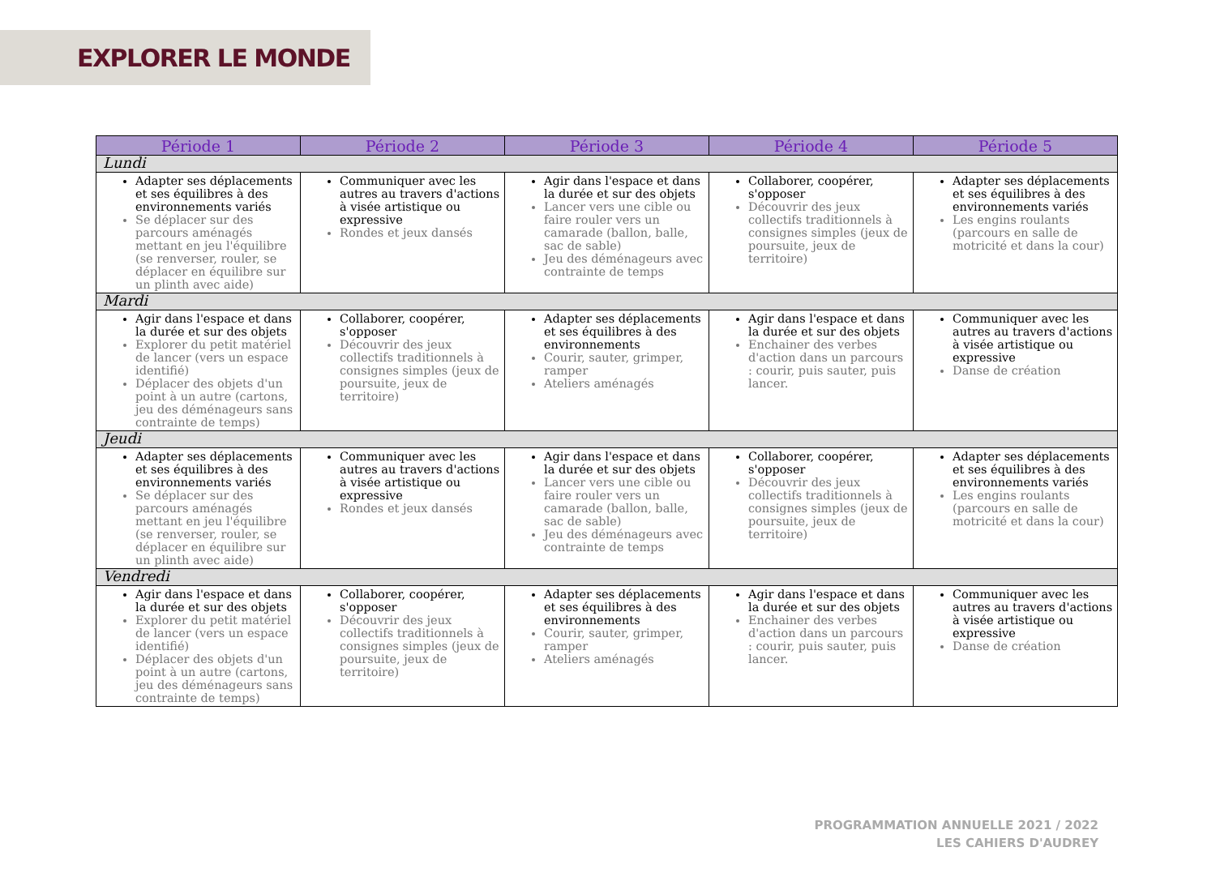EXPLORER LE MONDE
| Période 1 | Période 2 | Période 3 | Période 4 | Période 5 |
| --- | --- | --- | --- | --- |
| Lundi | | | | |
| Adapter ses déplacements et ses équilibres à des environnements variés Se déplacer sur des parcours aménagés mettant en jeu l'équilibre (se renverser, rouler, se déplacer en équilibre sur un plinth avec aide) | Communiquer avec les autres au travers d'actions à visée artistique ou expressive Rondes et jeux dansés | Agir dans l'espace et dans la durée et sur des objets Lancer vers une cible ou faire rouler vers un camarade (ballon, balle, sac de sable) Jeu des déménageurs avec contrainte de temps | Collaborer, coopérer, s'opposer Découvrir des jeux collectifs traditionnels à consignes simples (jeux de poursuite, jeux de territoire) | Adapter ses déplacements et ses équilibres à des environnements variés Les engins roulants (parcours en salle de motricité et dans la cour) |
| Mardi | | | | |
| Agir dans l'espace et dans la durée et sur des objets Explorer du petit matériel de lancer (vers un espace identifié) Déplacer des objets d'un point à un autre (cartons, jeu des déménageurs sans contrainte de temps) | Collaborer, coopérer, s'opposer Découvrir des jeux collectifs traditionnels à consignes simples (jeux de poursuite, jeux de territoire) | Adapter ses déplacements et ses équilibres à des environnements Courir, sauter, grimper, ramper Ateliers aménagés | Agir dans l'espace et dans la durée et sur des objets Enchainer des verbes d'action dans un parcours : courir, puis sauter, puis lancer. | Communiquer avec les autres au travers d'actions à visée artistique ou expressive Danse de création |
| Jeudi | | | | |
| Adapter ses déplacements et ses équilibres à des environnements variés Se déplacer sur des parcours aménagés mettant en jeu l'équilibre (se renverser, rouler, se déplacer en équilibre sur un plinth avec aide) | Communiquer avec les autres au travers d'actions à visée artistique ou expressive Rondes et jeux dansés | Agir dans l'espace et dans la durée et sur des objets Lancer vers une cible ou faire rouler vers un camarade (ballon, balle, sac de sable) Jeu des déménageurs avec contrainte de temps | Collaborer, coopérer, s'opposer Découvrir des jeux collectifs traditionnels à consignes simples (jeux de poursuite, jeux de territoire) | Adapter ses déplacements et ses équilibres à des environnements variés Les engins roulants (parcours en salle de motricité et dans la cour) |
| Vendredi | | | | |
| Agir dans l'espace et dans la durée et sur des objets Explorer du petit matériel de lancer (vers un espace identifié) Déplacer des objets d'un point à un autre (cartons, jeu des déménageurs sans contrainte de temps) | Collaborer, coopérer, s'opposer Découvrir des jeux collectifs traditionnels à consignes simples (jeux de poursuite, jeux de territoire) | Adapter ses déplacements et ses équilibres à des environnements Courir, sauter, grimper, ramper Ateliers aménagés | Agir dans l'espace et dans la durée et sur des objets Enchainer des verbes d'action dans un parcours : courir, puis sauter, puis lancer. | Communiquer avec les autres au travers d'actions à visée artistique ou expressive Danse de création |
PROGRAMMATION ANNUELLE 2021 / 2022
LES CAHIERS D'AUDREY